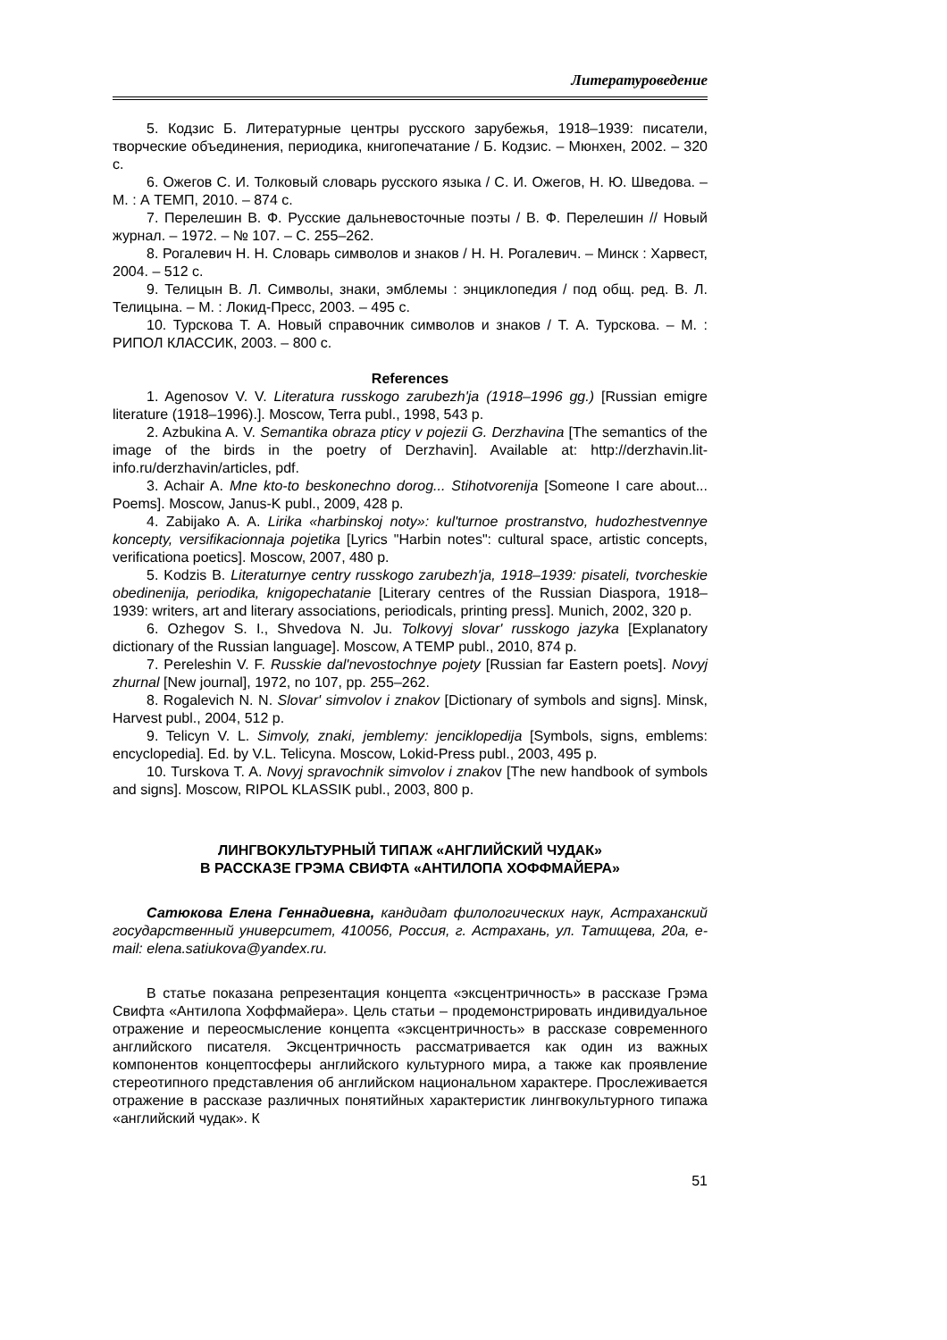Литературоведение
5. Кодзис Б. Литературные центры русского зарубежья, 1918–1939: писатели, творческие объединения, периодика, книгопечатание / Б. Кодзис. – Мюнхен, 2002. – 320 с.
6. Ожегов С. И. Толковый словарь русского языка / С. И. Ожегов, Н. Ю. Шведова. – М. : А ТЕМП, 2010. – 874 с.
7. Перелешин В. Ф. Русские дальневосточные поэты / В. Ф. Перелешин // Новый журнал. – 1972. – № 107. – С. 255–262.
8. Рогалевич Н. Н. Словарь символов и знаков / Н. Н. Рогалевич. – Минск : Харвест, 2004. – 512 с.
9. Телицын В. Л. Символы, знаки, эмблемы : энциклопедия / под общ. ред. В. Л. Телицына. – М. : Локид-Пресс, 2003. – 495 с.
10. Турскова Т. А. Новый справочник символов и знаков / Т. А. Турскова. – М. : РИПОЛ КЛАССИК, 2003. – 800 с.
References
1. Agenosov V. V. Literatura russkogo zarubezh'ja (1918–1996 gg.) [Russian emigre literature (1918–1996).]. Moscow, Terra publ., 1998, 543 p.
2. Azbukina A. V. Semantika obraza pticy v pojezii G. Derzhavina [The semantics of the image of the birds in the poetry of Derzhavin]. Available at: http://derzhavin.lit-info.ru/derzhavin/articles, pdf.
3. Achair A. Mne kto-to beskonechno dorog... Stihotvorenija [Someone I care about... Poems]. Moscow, Janus-K publ., 2009, 428 p.
4. Zabijako A. A. Lirika «harbinskoj noty»: kul'turnoe prostranstvo, hudozhestvennye koncepty, versifikacionnaja pojetika [Lyrics "Harbin notes": cultural space, artistic concepts, verificationa poetics]. Moscow, 2007, 480 p.
5. Kodzis B. Literaturnye centry russkogo zarubezh'ja, 1918–1939: pisateli, tvorcheskie obedinenija, periodika, knigopechatanie [Literary centres of the Russian Diaspora, 1918–1939: writers, art and literary associations, periodicals, printing press]. Munich, 2002, 320 p.
6. Ozhegov S. I., Shvedova N. Ju. Tolkovyj slovar' russkogo jazyka [Explanatory dictionary of the Russian language]. Moscow, A TEMP publ., 2010, 874 p.
7. Pereleshin V. F. Russkie dal'nevostochnye pojety [Russian far Eastern poets]. Novyj zhurnal [New journal], 1972, no 107, pp. 255–262.
8. Rogalevich N. N. Slovar' simvolov i znakov [Dictionary of symbols and signs]. Minsk, Harvest publ., 2004, 512 p.
9. Telicyn V. L. Simvoly, znaki, jemblemy: jenciklopedija [Symbols, signs, emblems: encyclopedia]. Ed. by V.L. Telicyna. Moscow, Lokid-Press publ., 2003, 495 p.
10. Turskova T. A. Novyj spravochnik simvolov i znakov [The new handbook of symbols and signs]. Moscow, RIPOL KLASSIK publ., 2003, 800 p.
ЛИНГВОКУЛЬТУРНЫЙ ТИПАЖ «АНГЛИЙСКИЙ ЧУДАК»
В РАССКАЗЕ ГРЭМА СВИФТА «АНТИЛОПА ХОФФМАЙЕРА»
Сатюкова Елена Геннадиевна, кандидат филологических наук, Астраханский государственный университет, 410056, Россия, г. Астрахань, ул. Татищева, 20а, e-mail: elena.satiukova@yandex.ru.
В статье показана репрезентация концепта «эксцентричность» в рассказе Грэма Свифта «Антилопа Хоффмайера». Цель статьи – продемонстрировать индивидуальное отражение и переосмысление концепта «эксцентричность» в рассказе современного английского писателя. Эксцентричность рассматривается как один из важных компонентов концептосферы английского культурного мира, а также как проявление стереотипного представления об английском национальном характере. Прослеживается отражение в рассказе различных понятийных характеристик лингвокультурного типажа «английский чудак». К
51